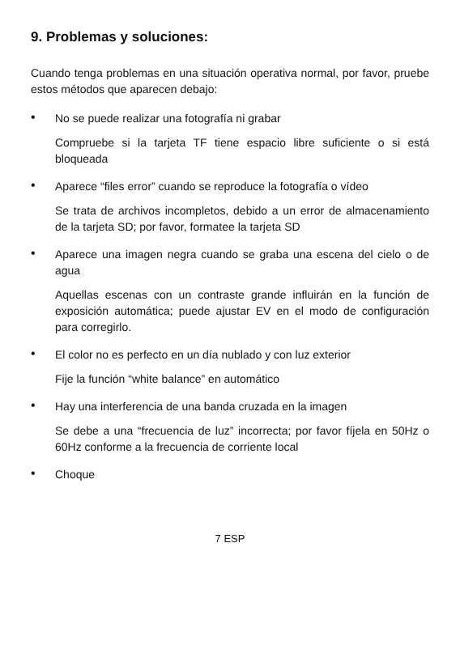9. Problemas y soluciones:
Cuando tenga problemas en una situación operativa normal, por favor, pruebe estos métodos que aparecen debajo:
•
No se puede realizar una fotografía ni grabar
Compruebe si la tarjeta TF tiene espacio libre suficiente o si está bloqueada
•
Aparece “files error” cuando se reproduce la fotografía o vídeo
Se trata de archivos incompletos, debido a un error de almacenamiento de la tarjeta SD; por favor, formatee la tarjeta SD
•
Aparece una imagen negra cuando se graba una escena del cielo o de agua
Aquellas escenas con un contraste grande influirán en la función de exposición automática; puede ajustar EV en el modo de configuración para corregirlo.
•
El color no es perfecto en un día nublado y con luz exterior
Fije la función “white balance” en automático
•
Hay una interferencia de una banda cruzada en la imagen
Se debe a una “frecuencia de luz” incorrecta; por favor fíjela en 50Hz o 60Hz conforme a la frecuencia de corriente local
•
Choque
7 ESP